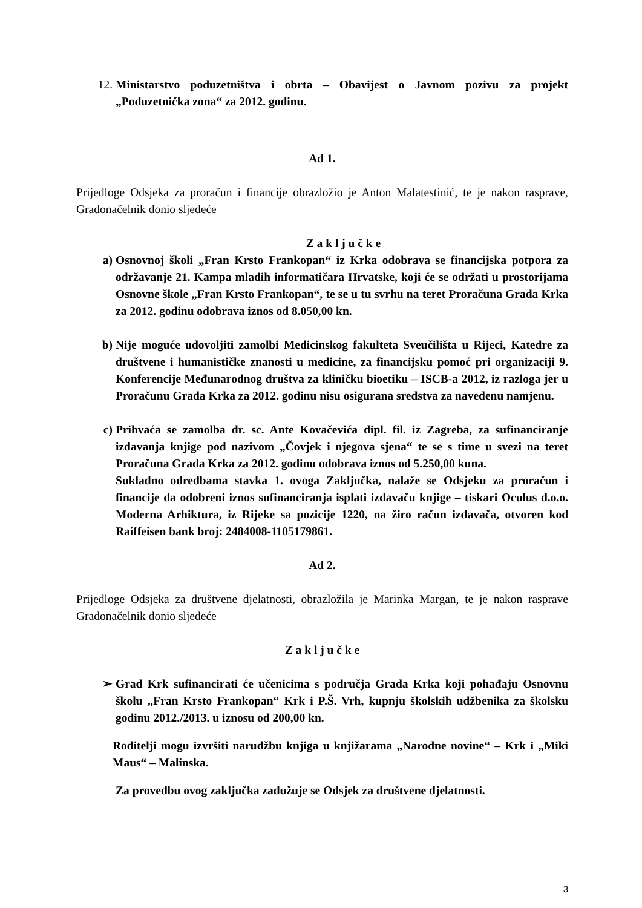12. Ministarstvo poduzetništva i obrta – Obavijest o Javnom pozivu za projekt „Poduzetnička zona“ za 2012. godinu.
Ad 1.
Prijedloge Odsjeka za proračun i financije obrazložio je Anton Malatestinić, te je nakon rasprave, Gradonačelnik donio sljedeće
Z a k l j u č k e
a) Osnovnoj školi „Fran Krsto Frankopan“ iz Krka odobrava se financijska potpora za održavanje 21. Kampa mladih informatičara Hrvatske, koji će se održati u prostorijama Osnovne škole „Fran Krsto Frankopan“, te se u tu svrhu na teret Proračuna Grada Krka za 2012. godinu odobrava iznos od 8.050,00 kn.
b) Nije moguće udovoljiti zamolbi Medicinskog fakulteta Sveučilišta u Rijeci, Katedre za društvene i humanističke znanosti u medicine, za financijsku pomoć pri organizaciji 9. Konferencije Međunarodnog društva za kliničku bioetiku – ISCB-a 2012, iz razloga jer u Proračunu Grada Krka za 2012. godinu nisu osigurana sredstva za navedenu namjenu.
c) Prihvaća se zamolba dr. sc. Ante Kovačevića dipl. fil. iz Zagreba, za sufinanciranje izdavanja knjige pod nazivom „Čovjek i njegova sjena“ te se s time u svezi na teret Proračuna Grada Krka za 2012. godinu odobrava iznos od 5.250,00 kuna.
Sukladno odredbama stavka 1. ovoga Zaključka, nalaže se Odsjeku za proračun i financije da odobreni iznos sufinanciranja isplati izdavaču knjige – tiskari Oculus d.o.o. Moderna Arhiktura, iz Rijeke sa pozicije 1220, na žiro račun izdavača, otvoren kod Raiffeisen bank broj: 2484008-1105179861.
Ad 2.
Prijedloge Odsjeka za društvene djelatnosti, obrazložila je Marinka Margan, te je nakon rasprave Gradonačelnik donio sljedeće
Z a k l j u č k e
➢ Grad Krk sufinancirati će učenicima s područja Grada Krka koji pohađaju Osnovnu školu „Fran Krsto Frankopan“ Krk i P.Š. Vrh, kupnju školskih udžbenika za školsku godinu 2012./2013. u iznosu od 200,00 kn.
Roditelji mogu izvršiti narudžbu knjiga u knjižarama „Narodne novine“ – Krk i „Miki Maus“ – Malinska.
Za provedbu ovog zaključka zadužuje se Odsjek za društvene djelatnosti.
3